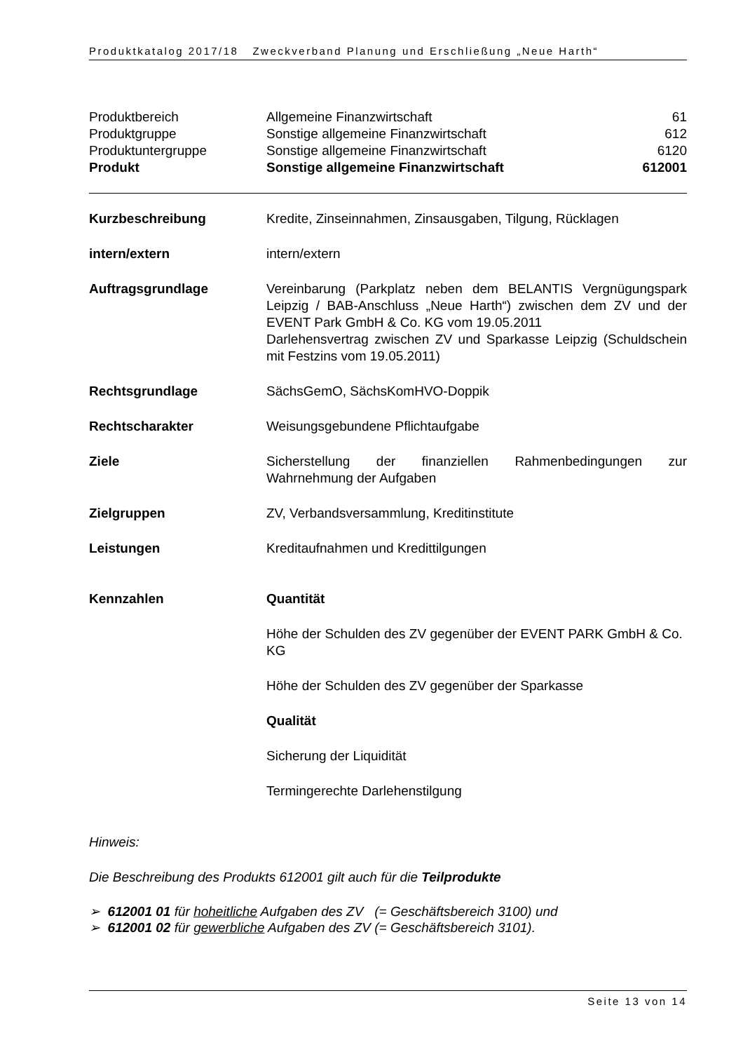Produktkatalog 2017/18 Zweckverband Planung und Erschließung „Neue Harth“
| Produktbereich | Allgemeine Finanzwirtschaft | 61 |
| Produktgruppe | Sonstige allgemeine Finanzwirtschaft | 612 |
| Produktuntergruppe | Sonstige allgemeine Finanzwirtschaft | 6120 |
| Produkt | Sonstige allgemeine Finanzwirtschaft | 612001 |
| Kurzbeschreibung | Kredite, Zinseinnahmen, Zinsausgaben, Tilgung, Rücklagen |
| intern/extern | intern/extern |
| Auftragsgrundlage | Vereinbarung (Parkplatz neben dem BELANTIS Vergnügungspark Leipzig / BAB-Anschluss „Neue Harth“) zwischen dem ZV und der EVENT Park GmbH & Co. KG vom 19.05.2011 Darlehensvertrag zwischen ZV und Sparkasse Leipzig (Schuldschein mit Festzins vom 19.05.2011) |
| Rechtsgrundlage | SächsGemO, SächsKomHVO-Doppik |
| Rechtscharakter | Weisungsgebundene Pflichtaufgabe |
| Ziele | Sicherstellung der finanziellen Rahmenbedingungen zur Wahrnehmung der Aufgaben |
| Zielgruppen | ZV, Verbandsversammlung, Kreditinstitute |
| Leistungen | Kreditaufnahmen und Kredittilgungen |
| Kennzahlen | Quantität Höhe der Schulden des ZV gegenüber der EVENT PARK GmbH & Co. KG Höhe der Schulden des ZV gegenüber der Sparkasse Qualität Sicherung der Liquidität Termingerechte Darlehenstilgung |
Hinweis:
Die Beschreibung des Produkts 612001 gilt auch für die Teilprodukte
➢ 612001 01 für hoheitliche Aufgaben des ZV (= Geschäftsbereich 3100) und
➢ 612001 02 für gewerbliche Aufgaben des ZV (= Geschäftsbereich 3101).
Seite 13 von 14